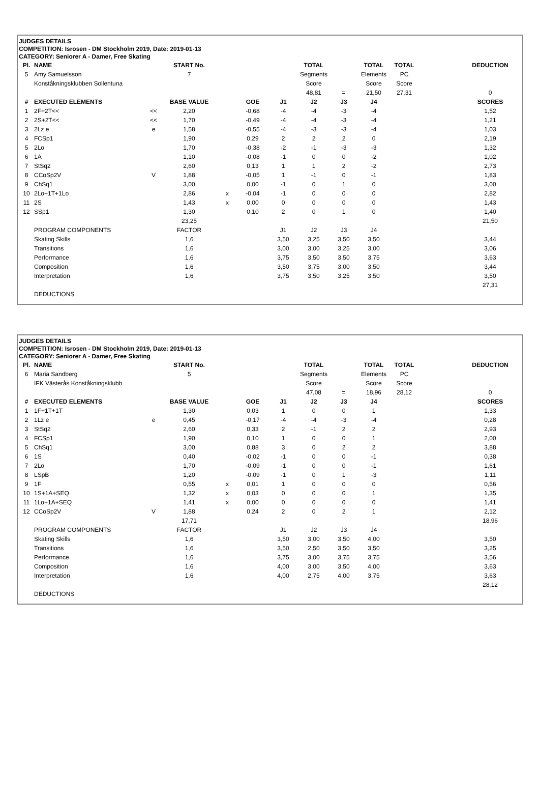JUDGES DETAILS
COMPETITION: Isrosen - DM Stockholm 2019, Date: 2019-01-13
CATEGORY: Seniorer A - Damer, Free Skating
| Pl. | NAME | | START No. | | | | TOTAL | | TOTAL | TOTAL | | DEDUCTION |
| 5 | Amy Samuelsson | | 7 | | | | Segments | | Elements | PC | | |
| | Konståkningsklubben Sollentuna | | | | | | Score | | Score | Score | | |
| | | | | | | | 48,81 | = | 21,50 | 27,31 | | 0 |
| # | EXECUTED ELEMENTS | | BASE VALUE | | GOE | J1 | J2 | J3 | J4 | | | SCORES |
| 1 | 2F+2T<< | << | 2,20 | | -0,68 | -4 | -4 | -3 | -4 | | | 1,52 |
| 2 | 2S+2T<< | << | 1,70 | | -0,49 | -4 | -4 | -3 | -4 | | | 1,21 |
| 3 | 2Lz e | e | 1,58 | | -0,55 | -4 | -3 | -3 | -4 | | | 1,03 |
| 4 | FCSp1 | | 1,90 | | 0,29 | 2 | 2 | 2 | 0 | | | 2,19 |
| 5 | 2Lo | | 1,70 | | -0,38 | -2 | -1 | -3 | -3 | | | 1,32 |
| 6 | 1A | | 1,10 | | -0,08 | -1 | 0 | 0 | -2 | | | 1,02 |
| 7 | StSq2 | | 2,60 | | 0,13 | 1 | 1 | 2 | -2 | | | 2,73 |
| 8 | CCoSp2V | V | 1,88 | | -0,05 | 1 | -1 | 0 | -1 | | | 1,83 |
| 9 | ChSq1 | | 3,00 | | 0,00 | -1 | 0 | 1 | 0 | | | 3,00 |
| 10 | 2Lo+1T+1Lo | | 2,86 | x | -0,04 | -1 | 0 | 0 | 0 | | | 2,82 |
| 11 | 2S | | 1,43 | x | 0,00 | 0 | 0 | 0 | 0 | | | 1,43 |
| 12 | SSp1 | | 1,30 | | 0,10 | 2 | 0 | 1 | 0 | | | 1,40 |
| | | | 23,25 | | | | | | | | | 21,50 |
| | PROGRAM COMPONENTS | | FACTOR | | | J1 | J2 | J3 | J4 | | | |
| | Skating Skills | | 1,6 | | | 3,50 | 3,25 | 3,50 | 3,50 | | | 3,44 |
| | Transitions | | 1,6 | | | 3,00 | 3,00 | 3,25 | 3,00 | | | 3,06 |
| | Performance | | 1,6 | | | 3,75 | 3,50 | 3,50 | 3,75 | | | 3,63 |
| | Composition | | 1,6 | | | 3,50 | 3,75 | 3,00 | 3,50 | | | 3,44 |
| | Interpretation | | 1,6 | | | 3,75 | 3,50 | 3,25 | 3,50 | | | 3,50 |
| | | | | | | | | | | | | 27,31 |
| | DEDUCTIONS | | | | | | | | | | | |
JUDGES DETAILS
COMPETITION: Isrosen - DM Stockholm 2019, Date: 2019-01-13
CATEGORY: Seniorer A - Damer, Free Skating
| Pl. | NAME | | START No. | | | | TOTAL | | TOTAL | TOTAL | | DEDUCTION |
| 6 | Maria Sandberg | | 5 | | | | Segments | | Elements | PC | | |
| | IFK Västerås Konståkningsklubb | | | | | | Score | | Score | Score | | |
| | | | | | | | 47,08 | = | 18,96 | 28,12 | | 0 |
| # | EXECUTED ELEMENTS | | BASE VALUE | | GOE | J1 | J2 | J3 | J4 | | | SCORES |
| 1 | 1F+1T+1T | | 1,30 | | 0,03 | 1 | 0 | 0 | 1 | | | 1,33 |
| 2 | 1Lz e | e | 0,45 | | -0,17 | -4 | -4 | -3 | -4 | | | 0,28 |
| 3 | StSq2 | | 2,60 | | 0,33 | 2 | -1 | 2 | 2 | | | 2,93 |
| 4 | FCSp1 | | 1,90 | | 0,10 | 1 | 0 | 0 | 1 | | | 2,00 |
| 5 | ChSq1 | | 3,00 | | 0,88 | 3 | 0 | 2 | 2 | | | 3,88 |
| 6 | 1S | | 0,40 | | -0,02 | -1 | 0 | 0 | -1 | | | 0,38 |
| 7 | 2Lo | | 1,70 | | -0,09 | -1 | 0 | 0 | -1 | | | 1,61 |
| 8 | LSpB | | 1,20 | | -0,09 | -1 | 0 | 1 | -3 | | | 1,11 |
| 9 | 1F | | 0,55 | x | 0,01 | 1 | 0 | 0 | 0 | | | 0,56 |
| 10 | 1S+1A+SEQ | | 1,32 | x | 0,03 | 0 | 0 | 0 | 1 | | | 1,35 |
| 11 | 1Lo+1A+SEQ | | 1,41 | x | 0,00 | 0 | 0 | 0 | 0 | | | 1,41 |
| 12 | CCoSp2V | V | 1,88 | | 0,24 | 2 | 0 | 2 | 1 | | | 2,12 |
| | | | 17,71 | | | | | | | | | 18,96 |
| | PROGRAM COMPONENTS | | FACTOR | | | J1 | J2 | J3 | J4 | | | |
| | Skating Skills | | 1,6 | | | 3,50 | 3,00 | 3,50 | 4,00 | | | 3,50 |
| | Transitions | | 1,6 | | | 3,50 | 2,50 | 3,50 | 3,50 | | | 3,25 |
| | Performance | | 1,6 | | | 3,75 | 3,00 | 3,75 | 3,75 | | | 3,56 |
| | Composition | | 1,6 | | | 4,00 | 3,00 | 3,50 | 4,00 | | | 3,63 |
| | Interpretation | | 1,6 | | | 4,00 | 2,75 | 4,00 | 3,75 | | | 3,63 |
| | | | | | | | | | | | | 28,12 |
| | DEDUCTIONS | | | | | | | | | | | |